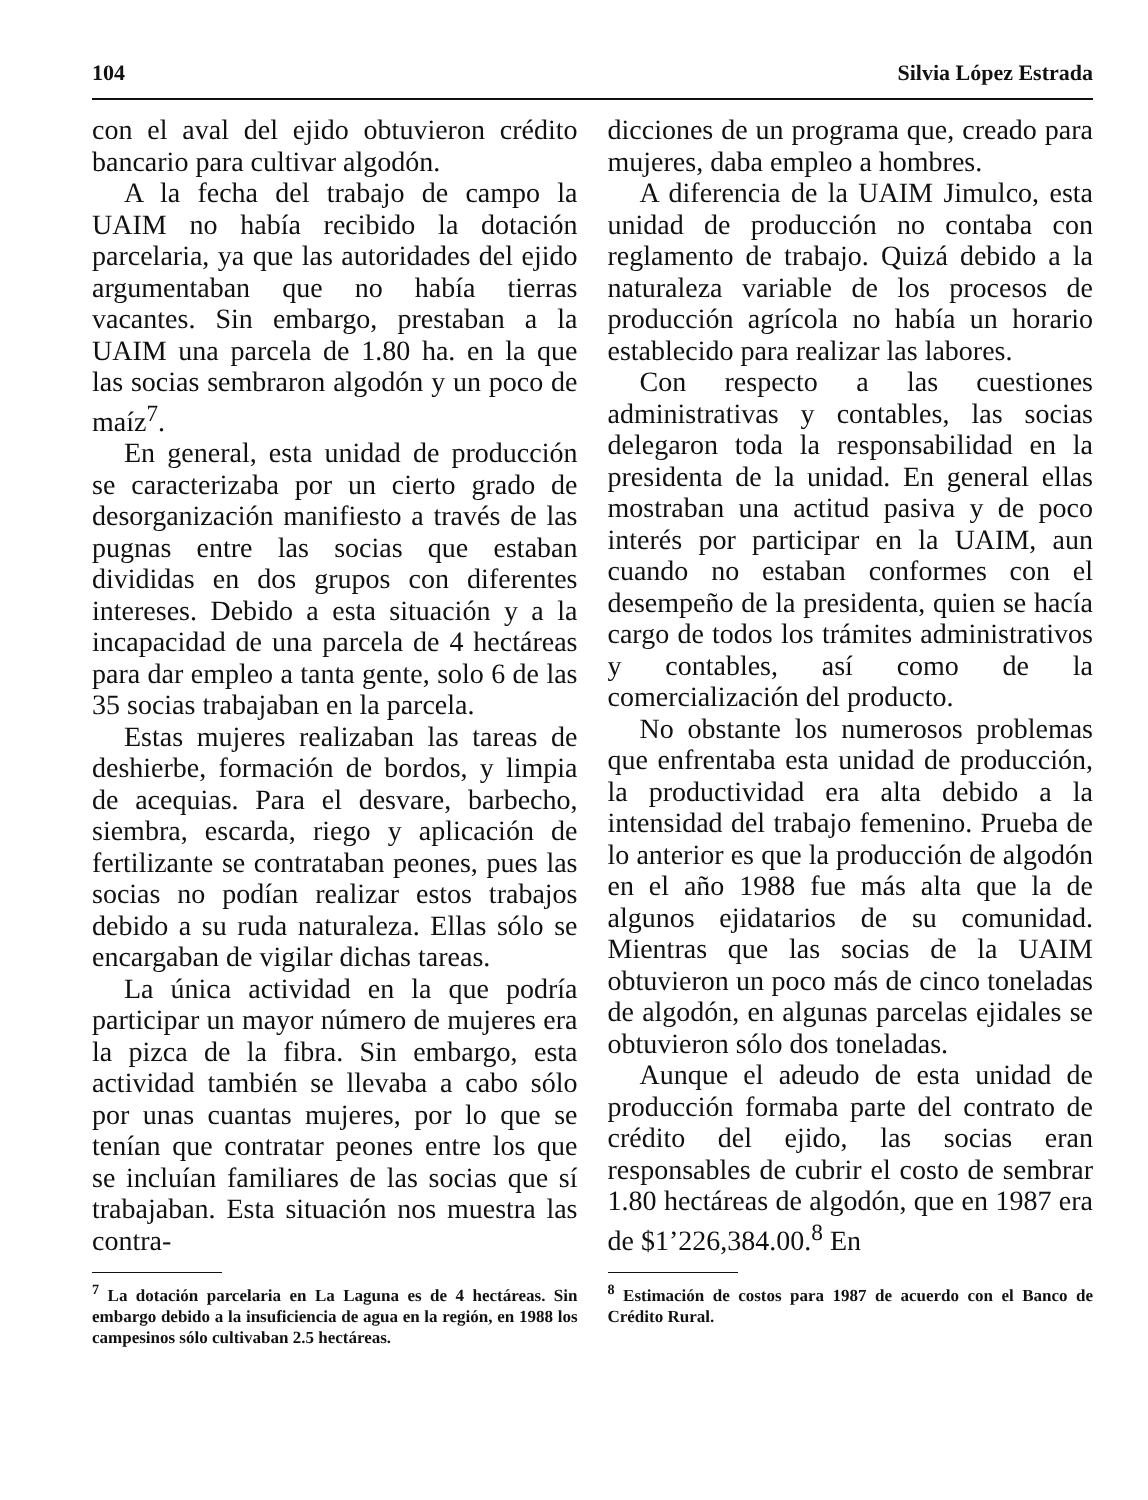104 Silvia López Estrada
con el aval del ejido obtuvieron crédito bancario para cultivar algodón.
A la fecha del trabajo de campo la UAIM no había recibido la dotación parcelaria, ya que las autoridades del ejido argumentaban que no había tierras vacantes. Sin embargo, prestaban a la UAIM una parcela de 1.80 ha. en la que las socias sembraron algodón y un poco de maíz<sup>7</sup>.
En general, esta unidad de producción se caracterizaba por un cierto grado de desorganización manifiesto a través de las pugnas entre las socias que estaban divididas en dos grupos con diferentes intereses. Debido a esta situación y a la incapacidad de una parcela de 4 hectáreas para dar empleo a tanta gente, solo 6 de las 35 socias trabajaban en la parcela.
Estas mujeres realizaban las tareas de deshierbe, formación de bordos, y limpia de acequias. Para el desvare, barbecho, siembra, escarda, riego y aplicación de fertilizante se contrataban peones, pues las socias no podían realizar estos trabajos debido a su ruda naturaleza. Ellas sólo se encargaban de vigilar dichas tareas.
La única actividad en la que podría participar un mayor número de mujeres era la pizca de la fibra. Sin embargo, esta actividad también se llevaba a cabo sólo por unas cuantas mujeres, por lo que se tenían que contratar peones entre los que se incluían familiares de las socias que sí trabajaban. Esta situación nos muestra las contra-
<sup>7</sup> La dotación parcelaria en La Laguna es de 4 hectáreas. Sin embargo debido a la insuficiencia de agua en la región, en 1988 los campesinos sólo cultivaban 2.5 hectáreas.
dicciones de un programa que, creado para mujeres, daba empleo a hombres.
A diferencia de la UAIM Jimulco, esta unidad de producción no contaba con reglamento de trabajo. Quizá debido a la naturaleza variable de los procesos de producción agrícola no había un horario establecido para realizar las labores.
Con respecto a las cuestiones administrativas y contables, las socias delegaron toda la responsabilidad en la presidenta de la unidad. En general ellas mostraban una actitud pasiva y de poco interés por participar en la UAIM, aun cuando no estaban conformes con el desempeño de la presidenta, quien se hacía cargo de todos los trámites administrativos y contables, así como de la comercialización del producto.
No obstante los numerosos problemas que enfrentaba esta unidad de producción, la productividad era alta debido a la intensidad del trabajo femenino. Prueba de lo anterior es que la producción de algodón en el año 1988 fue más alta que la de algunos ejidatarios de su comunidad. Mientras que las socias de la UAIM obtuvieron un poco más de cinco toneladas de algodón, en algunas parcelas ejidales se obtuvieron sólo dos toneladas.
Aunque el adeudo de esta unidad de producción formaba parte del contrato de crédito del ejido, las socias eran responsables de cubrir el costo de sembrar 1.80 hectáreas de algodón, que en 1987 era de $1’226,384.00.<sup>8</sup> En
<sup>8</sup> Estimación de costos para 1987 de acuerdo con el Banco de Crédito Rural.